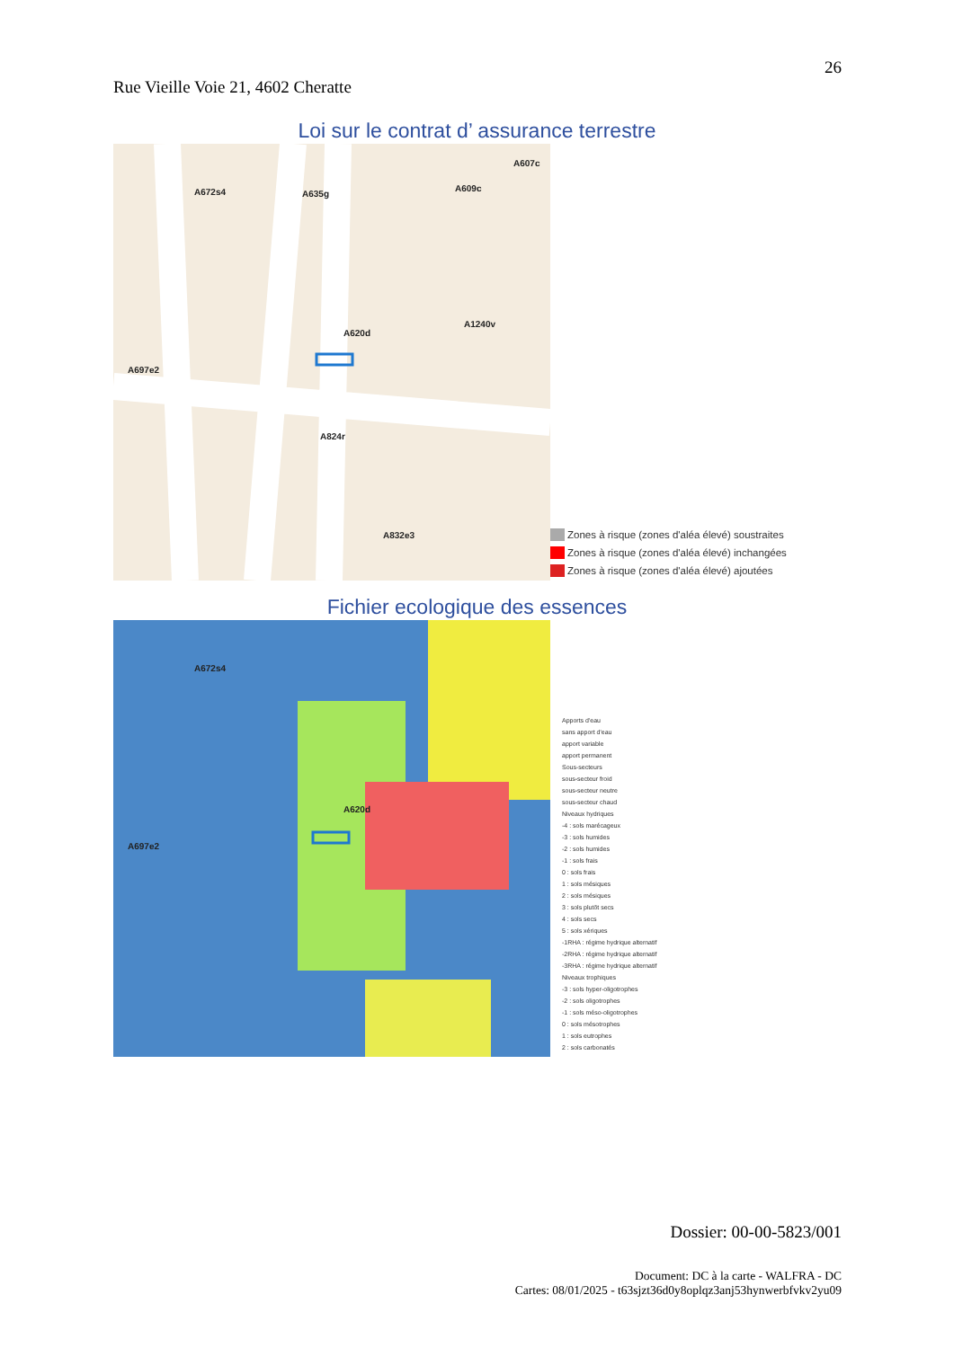26
Rue Vieille Voie 21, 4602 Cheratte
Loi sur le contrat d’ assurance terrestre
A672s4 A635g
A607c
A609c
A620d
A697e2
A1240v
A824r
A832e3
Zones à risque (zones d'aléa élevé) soustraites
Zones à risque (zones d'aléa élevé) inchangées
Zones à risque (zones d'aléa élevé) ajoutées
Fichier ecologique des essences
A672s4
A697e2
A620d
Apports d'eau
sans apport d'eau
apport variable
apport permanent
Sous-secteurs
sous-secteur froid
sous-secteur neutre
sous-secteur chaud
Niveaux hydriques
-4 : sols marécageux
-3 : sols humides
-2 : sols humides
-1 : sols frais
0 : sols frais
1 : sols mésiques
2 : sols mésiques
3 : sols plutôt secs
4 : sols secs
5 : sols xériques
-1RHA : régime hydrique alternatif
-2RHA : régime hydrique alternatif
-3RHA : régime hydrique alternatif
Niveaux trophiques
-3 : sols hyper-oligotrophes
-2 : sols oligotrophes
-1 : sols méso-oligotrophes
0 : sols mésotrophes
1 : sols eutrophes
2 : sols carbonatés
Dossier: 00-00-5823/001
Document: DC à la carte - WALFRA - DC
Cartes: 08/01/2025 - t63sjzt36d0y8oplqz3anj53hynwerbfvkv2yu09